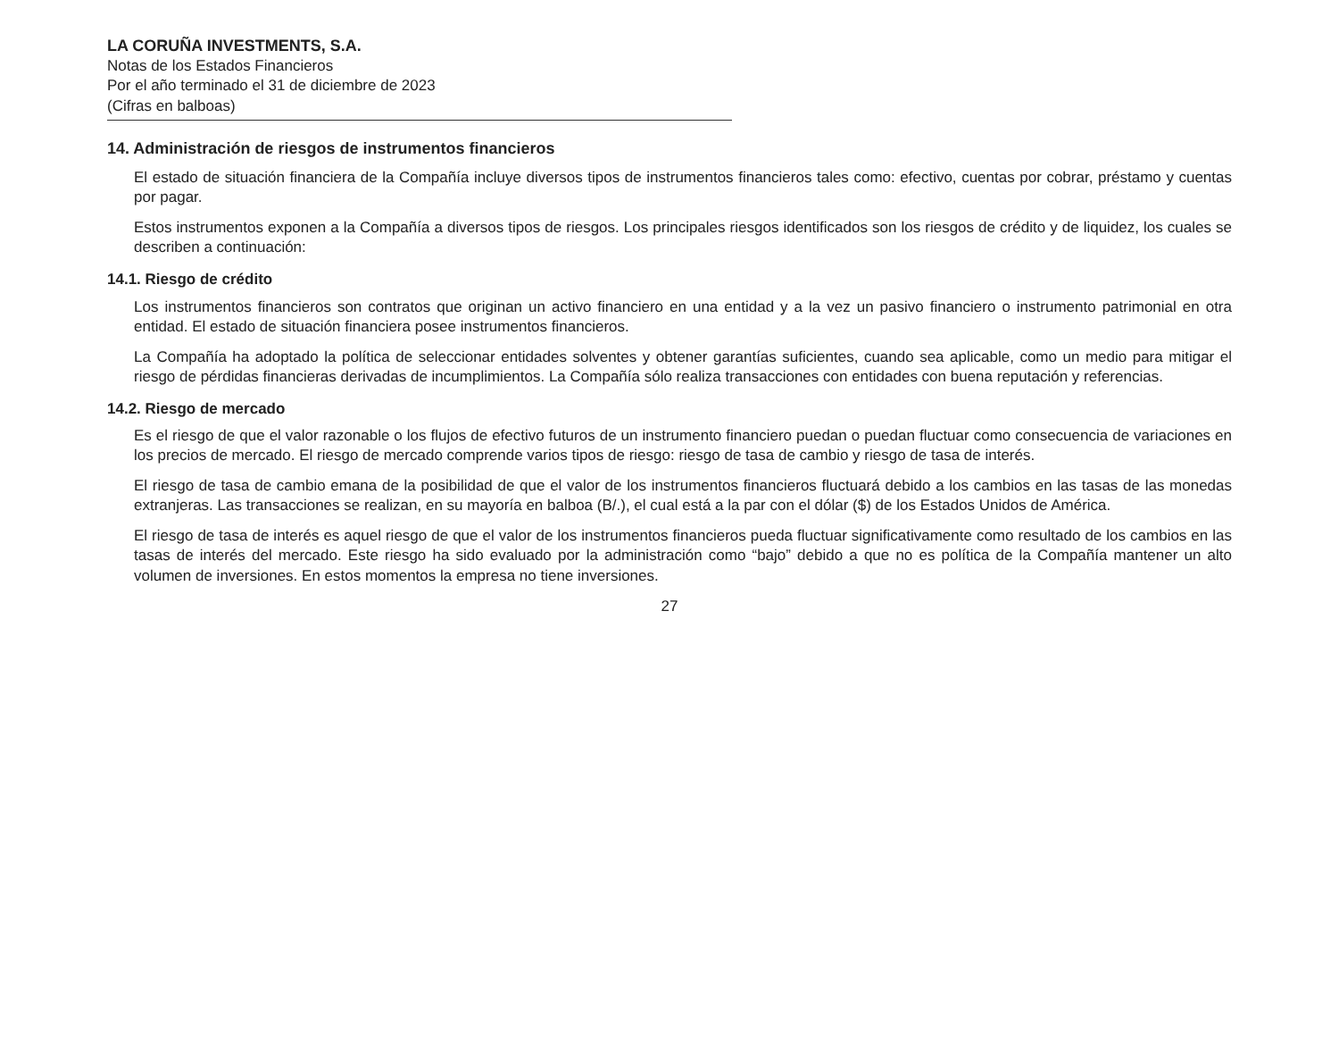LA CORUÑA INVESTMENTS, S.A.
Notas de los Estados Financieros
Por el año terminado el 31 de diciembre de 2023
(Cifras en balboas)
14. Administración de riesgos de instrumentos financieros
El estado de situación financiera de la Compañía incluye diversos tipos de instrumentos financieros tales como: efectivo, cuentas por cobrar, préstamo y cuentas por pagar.
Estos instrumentos exponen a la Compañía a diversos tipos de riesgos. Los principales riesgos identificados son los riesgos de crédito y de liquidez, los cuales se describen a continuación:
14.1. Riesgo de crédito
Los instrumentos financieros son contratos que originan un activo financiero en una entidad y a la vez un pasivo financiero o instrumento patrimonial en otra entidad. El estado de situación financiera posee instrumentos financieros.
La Compañía ha adoptado la política de seleccionar entidades solventes y obtener garantías suficientes, cuando sea aplicable, como un medio para mitigar el riesgo de pérdidas financieras derivadas de incumplimientos. La Compañía sólo realiza transacciones con entidades con buena reputación y referencias.
14.2. Riesgo de mercado
Es el riesgo de que el valor razonable o los flujos de efectivo futuros de un instrumento financiero puedan o puedan fluctuar como consecuencia de variaciones en los precios de mercado. El riesgo de mercado comprende varios tipos de riesgo: riesgo de tasa de cambio y riesgo de tasa de interés.
El riesgo de tasa de cambio emana de la posibilidad de que el valor de los instrumentos financieros fluctuará debido a los cambios en las tasas de las monedas extranjeras. Las transacciones se realizan, en su mayoría en balboa (B/.), el cual está a la par con el dólar ($) de los Estados Unidos de América.
El riesgo de tasa de interés es aquel riesgo de que el valor de los instrumentos financieros pueda fluctuar significativamente como resultado de los cambios en las tasas de interés del mercado. Este riesgo ha sido evaluado por la administración como “bajo” debido a que no es política de la Compañía mantener un alto volumen de inversiones. En estos momentos la empresa no tiene inversiones.
27